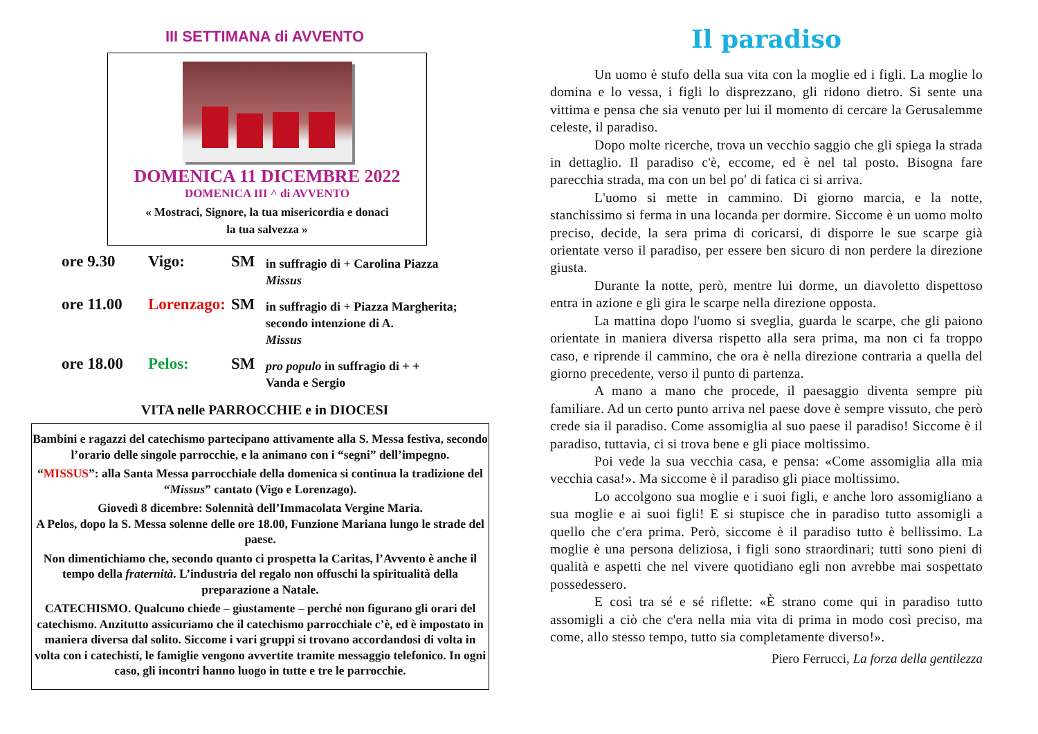III SETTIMANA di AVVENTO
DOMENICA 11 DICEMBRE 2022
DOMENICA III ^ di AVVENTO
« Mostraci, Signore, la tua misericordia e donaci
la tua salvezza »
ore 9.30 Vigo: SM in suffragio di + Carolina Piazza
Missus
ore 11.00 Lorenzago: SM in suffragio di + Piazza Margherita; secondo intenzione di A.
Missus
ore 18.00 Pelos: SM pro populo in suffragio di + +
Vanda e Sergio
VITA nelle PARROCCHIE e in DIOCESI
Bambini e ragazzi del catechismo partecipano attivamente alla S. Messa festiva, secondo l’orario delle singole parrocchie, e la animano con i “segni” dell’impegno.
“MISSUS”: alla Santa Messa parrocchiale della domenica si continua la tradizione del “Missus” cantato (Vigo e Lorenzago).
Giovedì 8 dicembre: Solennità dell’Immacolata Vergine Maria.
A Pelos, dopo la S. Messa solenne delle ore 18.00, Funzione Mariana lungo le strade del paese.
Non dimentichiamo che, secondo quanto ci prospetta la Caritas, l’Avvento è anche il tempo della fraternità. L’industria del regalo non offuschi la spiritualità della preparazione a Natale.
CATECHISMO. Qualcuno chiede – giustamente – perché non figurano gli orari del catechismo. Anzitutto assicuriamo che il catechismo parrocchiale c’è, ed è impostato in maniera diversa dal solito. Siccome i vari gruppi si trovano accordandosi di volta in volta con i catechisti, le famiglie vengono avvertite tramite messaggio telefonico. In ogni caso, gli incontri hanno luogo in tutte e tre le parrocchie.
Il paradiso
Un uomo è stufo della sua vita con la moglie ed i figli. La moglie lo domina e lo vessa, i figli lo disprezzano, gli ridono dietro. Si sente una vittima e pensa che sia venuto per lui il momento di cercare la Gerusalemme celeste, il paradiso.
Dopo molte ricerche, trova un vecchio saggio che gli spiega la strada in dettaglio. Il paradiso c'è, eccome, ed è nel tal posto. Bisogna fare parecchia strada, ma con un bel po' di fatica ci si arriva.
L'uomo si mette in cammino. Di giorno marcia, e la notte, stanchissimo si ferma in una locanda per dormire. Siccome è un uomo molto preciso, decide, la sera prima di coricarsi, di disporre le sue scarpe già orientate verso il paradiso, per essere ben sicuro di non perdere la direzione giusta.
Durante la notte, però, mentre lui dorme, un diavoletto dispettoso entra in azione e gli gira le scarpe nella direzione opposta.
La mattina dopo l'uomo si sveglia, guarda le scarpe, che gli paiono orientate in maniera diversa rispetto alla sera prima, ma non ci fa troppo caso, e riprende il cammino, che ora è nella direzione contraria a quella del giorno precedente, verso il punto di partenza.
A mano a mano che procede, il paesaggio diventa sempre più familiare. Ad un certo punto arriva nel paese dove è sempre vissuto, che però crede sia il paradiso. Come assomiglia al suo paese il paradiso! Siccome è il paradiso, tuttavia, ci si trova bene e gli piace moltissimo.
Poi vede la sua vecchia casa, e pensa: «Come assomiglia alla mia vecchia casa!». Ma siccome è il paradiso gli piace moltissimo.
Lo accolgono sua moglie e i suoi figli, e anche loro assomigliano a sua moglie e ai suoi figli! E si stupisce che in paradiso tutto assomigli a quello che c'era prima. Però, siccome è il paradiso tutto è bellissimo. La moglie è una persona deliziosa, i figli sono straordinari; tutti sono pieni di qualità e aspetti che nel vivere quotidiano egli non avrebbe mai sospettato possedessero.
E così tra sé e sé riflette: «È strano come qui in paradiso tutto assomigli a ciò che c'era nella mia vita di prima in modo così preciso, ma come, allo stesso tempo, tutto sia completamente diverso!».
Piero Ferrucci, La forza della gentilezza